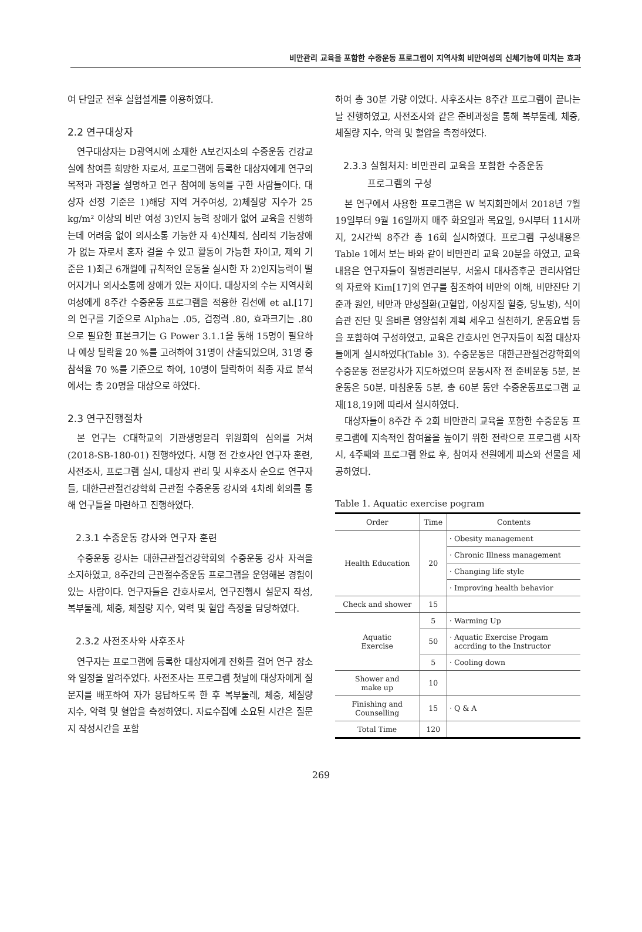비만관리 교육을 포함한 수중운동 프로그램이 지역사회 비만여성의 신체기능에 미치는 효과
여 단일군 전후 실험설계를 이용하였다.
2.2 연구대상자
연구대상자는 D광역시에 소재한 A보건지소의 수중운동 건강교실에 참여를 희망한 자로서, 프로그램에 등록한 대상자에게 연구의 목적과 과정을 설명하고 연구 참여에 동의를 구한 사람들이다. 대상자 선정 기준은 1)해당 지역 거주여성, 2)체질량 지수가 25 kg/m² 이상의 비만 여성 3)인지 능력 장애가 없어 교육을 진행하는데 어려움 없이 의사소통 가능한 자 4)신체적, 심리적 기능장애가 없는 자로서 혼자 걸을 수 있고 활동이 가능한 자이고, 제외 기준은 1)최근 6개월에 규칙적인 운동을 실시한 자 2)인지능력이 떨어지거나 의사소통에 장애가 있는 자이다. 대상자의 수는 지역사회 여성에게 8주간 수중운동 프로그램을 적용한 김선애 et al.[17]의 연구를 기준으로 Alpha는 .05, 검정력 .80, 효과크기는 .80으로 필요한 표본크기는 G Power 3.1.1을 통해 15명이 필요하나 예상 탈락율 20 %를 고려하여 31명이 산출되었으며, 31명 중 참석율 70 %를 기준으로 하여, 10명이 탈락하여 최종 자료 분석에서는 총 20명을 대상으로 하였다.
2.3 연구진행절차
본 연구는 C대학교의 기관생명윤리 위원회의 심의를 거쳐(2018-SB-180-01) 진행하였다. 시행 전 간호사인 연구자 훈련, 사전조사, 프로그램 실시, 대상자 관리 및 사후조사 순으로 연구자들, 대한근관절건강학회 근관절 수중운동 강사와 4차례 회의를 통해 연구틀을 마련하고 진행하였다.
2.3.1 수중운동 강사와 연구자 훈련
수중운동 강사는 대한근관절건강학회의 수중운동 강사 자격을 소지하였고, 8주간의 근관절수중운동 프로그램을 운영해본 경험이 있는 사람이다. 연구자들은 간호사로서, 연구진행시 설문지 작성, 복부둘레, 체중, 체질량 지수, 악력 및 혈압 측정을 담당하였다.
2.3.2 사전조사와 사후조사
연구자는 프로그램에 등록한 대상자에게 전화를 걸어 연구 장소와 일정을 알려주었다. 사전조사는 프로그램 첫날에 대상자에게 질문지를 배포하여 자가 응답하도록 한 후 복부둘레, 체중, 체질량 지수, 악력 및 혈압을 측정하였다. 자료수집에 소요된 시간은 질문지 작성시간을 포함
하여 총 30분 가량 이었다. 사후조사는 8주간 프로그램이 끝나는 날 진행하였고, 사전조사와 같은 준비과정을 통해 복부둘레, 체중, 체질량 지수, 악력 및 혈압을 측정하였다.
2.3.3 실험처치: 비만관리 교육을 포함한 수중운동
프로그램의 구성
본 연구에서 사용한 프로그램은 W 복지회관에서 2018년 7월 19일부터 9월 16일까지 매주 화요일과 목요일, 9시부터 11시까지, 2시간씩 8주간 총 16회 실시하였다. 프로그램 구성내용은 Table 1에서 보는 바와 같이 비만관리 교육 20분을 하였고, 교육내용은 연구자들이 질병관리본부, 서울시 대사증후군 관리사업단의 자료와 Kim[17]의 연구를 참조하여 비만의 이해, 비만진단 기준과 원인, 비만과 만성질환(고혈압, 이상지질 혈증, 당뇨병), 식이습관 진단 및 올바른 영양섭취 계획 세우고 실천하기, 운동요법 등을 포함하여 구성하였고, 교육은 간호사인 연구자들이 직접 대상자들에게 실시하였다(Table 3). 수중운동은 대한근관절건강학회의 수중운동 전문강사가 지도하였으며 운동시작 전 준비운동 5분, 본 운동은 50분, 마침운동 5분, 총 60분 동안 수중운동프로그램 교재[18,19]에 따라서 실시하였다.
대상자들이 8주간 주 2회 비만관리 교육을 포함한 수중운동 프로그램에 지속적인 참여율을 높이기 위한 전략으로 프로그램 시작시, 4주째와 프로그램 완료 후, 참여자 전원에게 파스와 선물을 제공하였다.
Table 1. Aquatic exercise pogram
| Order | Time | Contents |
| --- | --- | --- |
| Health Education | 20 | · Obesity management |
| | | · Chronic Illness management |
| | | · Changing life style |
| | | · Improving health behavior |
| Check and shower | 15 | |
| Aquatic Exercise | 5 | · Warming Up |
| | 50 | · Aquatic Exercise Progam accrding to the Instructor |
| | 5 | · Cooling down |
| Shower and make up | 10 | |
| Finishing and Counselling | 15 | · Q & A |
| Total Time | 120 | |
269